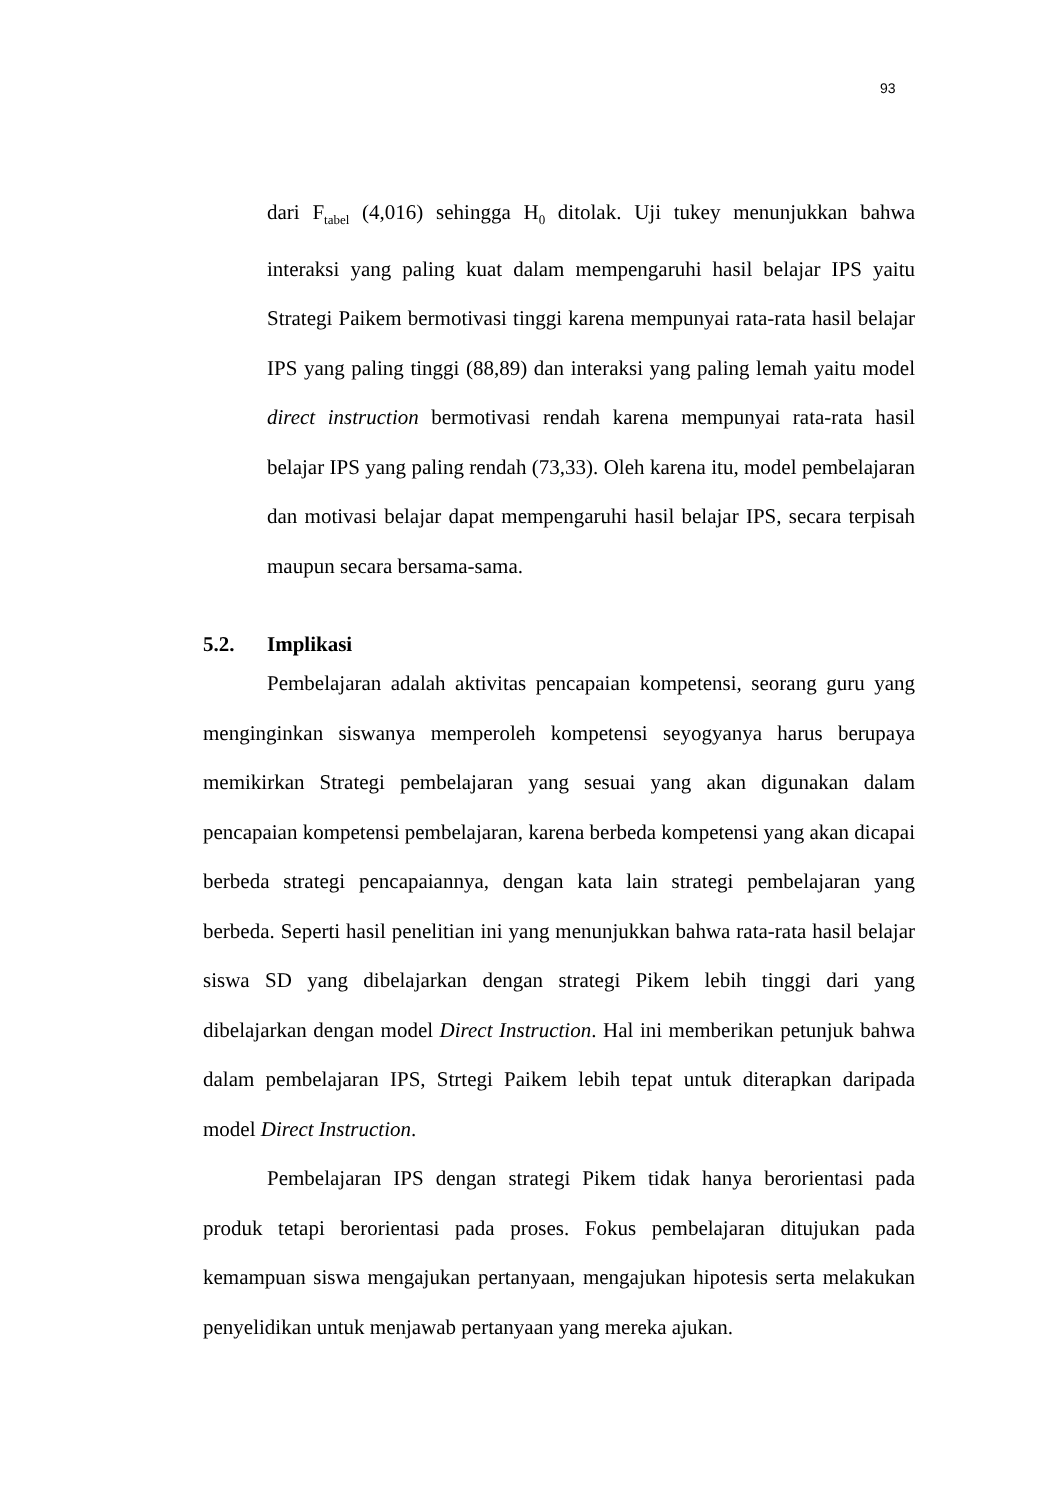93
dari F<sub>tabel</sub> (4,016) sehingga H<sub>0</sub> ditolak. Uji tukey menunjukkan bahwa interaksi yang paling kuat dalam mempengaruhi hasil belajar IPS yaitu Strategi Paikem bermotivasi tinggi karena mempunyai rata-rata hasil belajar IPS yang paling tinggi (88,89) dan interaksi yang paling lemah yaitu model direct instruction bermotivasi rendah karena mempunyai rata-rata hasil belajar IPS yang paling rendah (73,33). Oleh karena itu, model pembelajaran dan motivasi belajar dapat mempengaruhi hasil belajar IPS, secara terpisah maupun secara bersama-sama.
5.2. Implikasi
Pembelajaran adalah aktivitas pencapaian kompetensi, seorang guru yang menginginkan siswanya memperoleh kompetensi seyogyanya harus berupaya memikirkan Strategi pembelajaran yang sesuai yang akan digunakan dalam pencapaian kompetensi pembelajaran, karena berbeda kompetensi yang akan dicapai berbeda strategi pencapaiannya, dengan kata lain strategi pembelajaran yang berbeda. Seperti hasil penelitian ini yang menunjukkan bahwa rata-rata hasil belajar siswa SD yang dibelajarkan dengan strategi Pikem lebih tinggi dari yang dibelajarkan dengan model Direct Instruction. Hal ini memberikan petunjuk bahwa dalam pembelajaran IPS, Strtegi Paikem lebih tepat untuk diterapkan daripada model Direct Instruction.
Pembelajaran IPS dengan strategi Pikem tidak hanya berorientasi pada produk tetapi berorientasi pada proses. Fokus pembelajaran ditujukan pada kemampuan siswa mengajukan pertanyaan, mengajukan hipotesis serta melakukan penyelidikan untuk menjawab pertanyaan yang mereka ajukan.